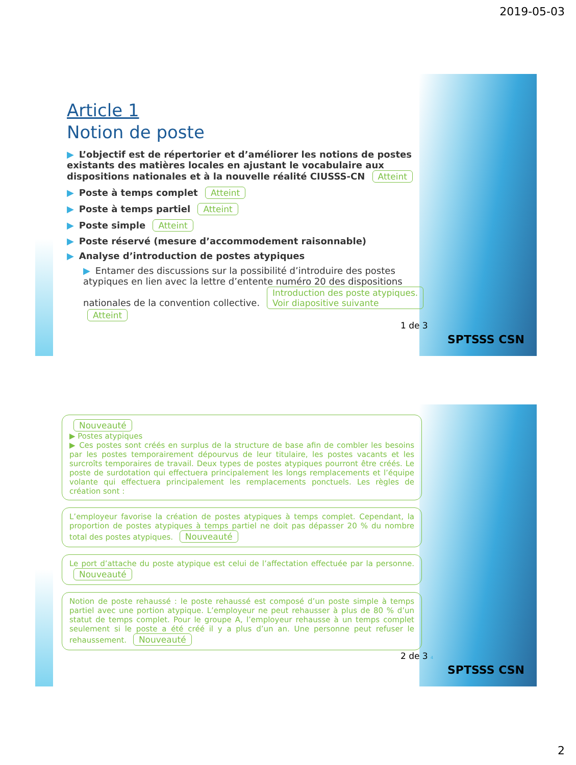2019-05-03
Article 1
Notion de poste
▶ L’objectif est de répertorier et d’améliorer les notions de postes existants des matières locales en ajustant le vocabulaire aux dispositions nationales et à la nouvelle réalité CIUSSS-CN Atteint
▶ Poste à temps complet Atteint
▶ Poste à temps partiel Atteint
▶ Poste simple Atteint
▶ Poste réservé (mesure d’accommodement raisonnable)
▶ Analyse d’introduction de postes atypiques
▶ Entamer des discussions sur la possibilité d’introduire des postes atypiques en lien avec la lettre d’entente numéro 20 des dispositions nationales de la convention collective. Introduction des poste atypiques.
Voir diapositive suivante Atteint
1 de 3
SPTSSS CSN
Nouveauté
▶ Postes atypiques
▶ Ces postes sont créés en surplus de la structure de base afin de combler les besoins par les postes temporairement dépourvus de leur titulaire, les postes vacants et les surcroîts temporaires de travail. Deux types de postes atypiques pourront être créés. Le poste de surdotation qui effectuera principalement les longs remplacements et l’équipe volante qui effectuera principalement les remplacements ponctuels. Les règles de création sont :
L’employeur favorise la création de postes atypiques à temps complet. Cependant, la proportion de postes atypiques à temps partiel ne doit pas dépasser 20 % du nombre total des postes atypiques. Nouveauté
Le port d’attache du poste atypique est celui de l’affectation effectuée par la personne. Nouveauté
Notion de poste rehaussé : le poste rehaussé est composé d’un poste simple à temps partiel avec une portion atypique. L’employeur ne peut rehausser à plus de 80 % d’un statut de temps complet. Pour le groupe A, l’employeur rehausse à un temps complet seulement si le poste a été créé il y a plus d’un an. Une personne peut refuser le rehaussement. Nouveauté
2 de 3 4
SPTSSS CSN
2